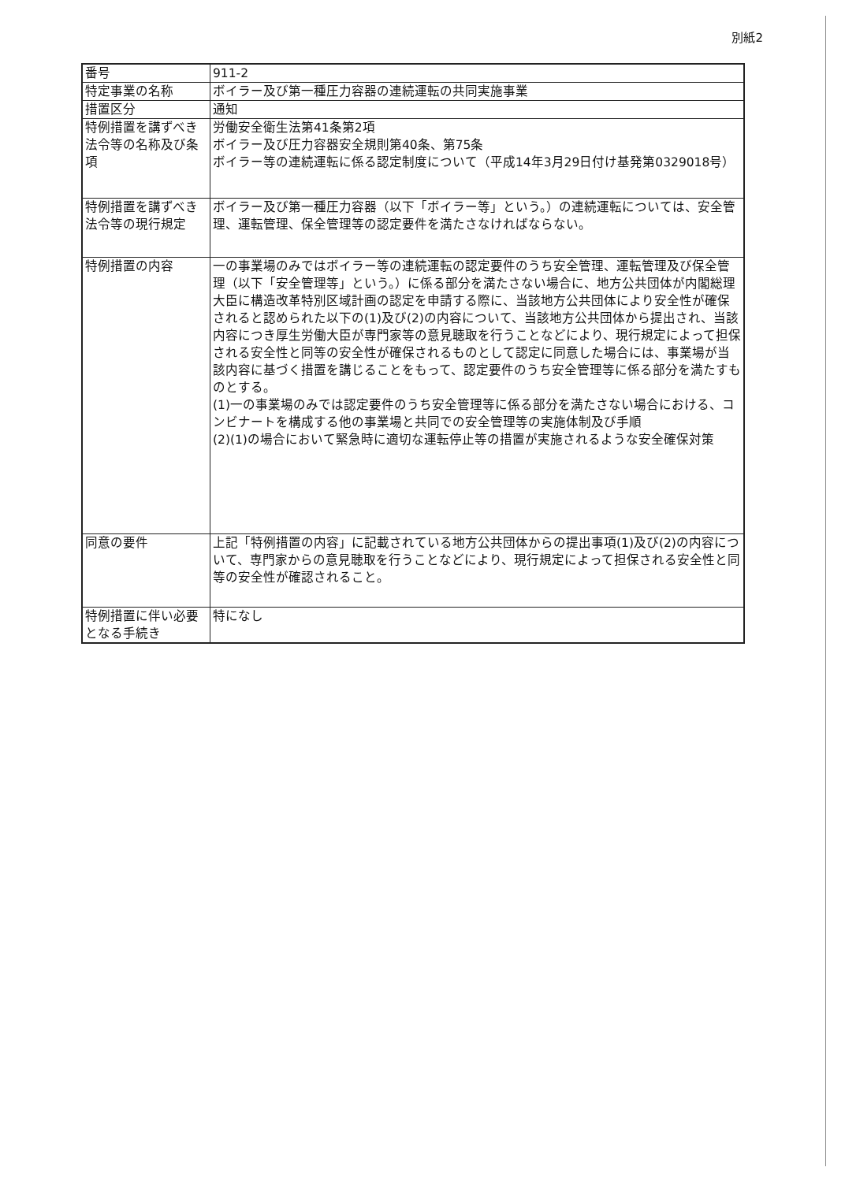別紙2
| 番号 | 911-2 |
| 特定事業の名称 | ボイラー及び第一種圧力容器の連続運転の共同実施事業 |
| 措置区分 | 通知 |
| 特例措置を講ずべき法令等の名称及び条項 | 労働安全衛生法第41条第2項 ボイラー及び圧力容器安全規則第40条、第75条 ボイラー等の連続運転に係る認定制度について（平成14年3月29日付け基発第0329018号） |
| 特例措置を講ずべき法令等の現行規定 | ボイラー及び第一種圧力容器（以下「ボイラー等」という。）の連続運転については、安全管理、運転管理、保全管理等の認定要件を満たさなければならない。 |
| 特例措置の内容 | 一の事業場のみではボイラー等の連続運転の認定要件のうち安全管理、運転管理及び保全管理（以下「安全管理等」という。）に係る部分を満たさない場合に、地方公共団体が内閣総理大臣に構造改革特別区域計画の認定を申請する際に、当該地方公共団体により安全性が確保されると認められた以下の(1)及び(2)の内容について、当該地方公共団体から提出され、当該内容につき厚生労働大臣が専門家等の意見聴取を行うことなどにより、現行規定によって担保される安全性と同等の安全性が確保されるものとして認定に同意した場合には、事業場が当該内容に基づく措置を講じることをもって、認定要件のうち安全管理等に係る部分を満たすものとする。 (1)一の事業場のみでは認定要件のうち安全管理等に係る部分を満たさない場合における、コンビナートを構成する他の事業場と共同での安全管理等の実施体制及び手順 (2)(1)の場合において緊急時に適切な運転停止等の措置が実施されるような安全確保対策 |
| 同意の要件 | 上記「特例措置の内容」に記載されている地方公共団体からの提出事項(1)及び(2)の内容について、専門家からの意見聴取を行うことなどにより、現行規定によって担保される安全性と同等の安全性が確認されること。 |
| 特例措置に伴い必要となる手続き | 特になし |